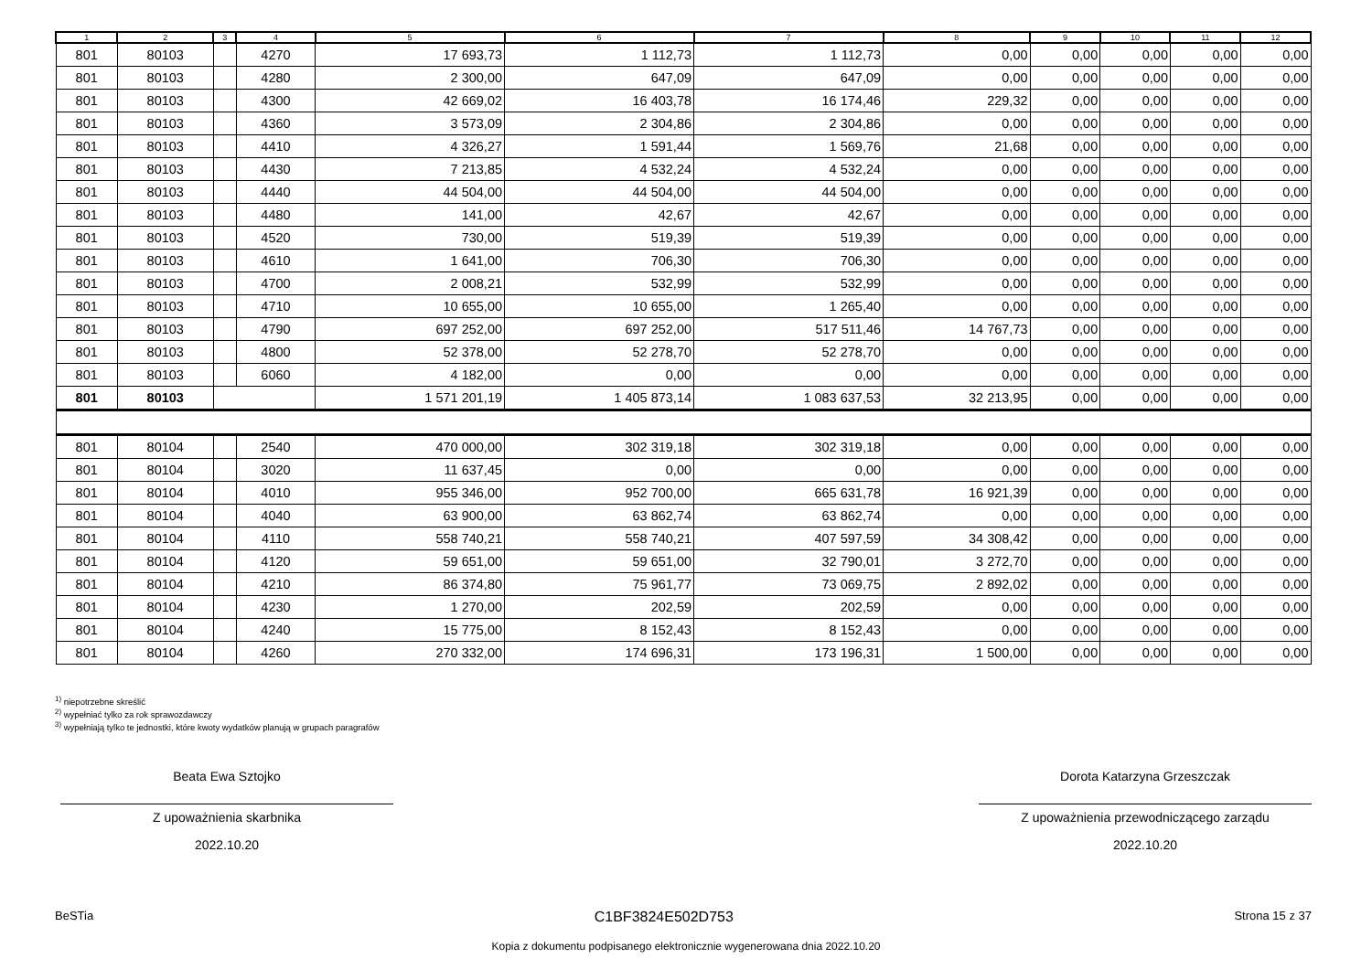| 1 | 2 | 3 | 4 | 5 | 6 | 7 | 8 | 9 | 10 | 11 | 12 |
| --- | --- | --- | --- | --- | --- | --- | --- | --- | --- | --- | --- |
| 801 | 80103 | | 4270 | 17 693,73 | 1 112,73 | 1 112,73 | 0,00 | 0,00 | 0,00 | 0,00 | 0,00 |
| 801 | 80103 | | 4280 | 2 300,00 | 647,09 | 647,09 | 0,00 | 0,00 | 0,00 | 0,00 | 0,00 |
| 801 | 80103 | | 4300 | 42 669,02 | 16 403,78 | 16 174,46 | 229,32 | 0,00 | 0,00 | 0,00 | 0,00 |
| 801 | 80103 | | 4360 | 3 573,09 | 2 304,86 | 2 304,86 | 0,00 | 0,00 | 0,00 | 0,00 | 0,00 |
| 801 | 80103 | | 4410 | 4 326,27 | 1 591,44 | 1 569,76 | 21,68 | 0,00 | 0,00 | 0,00 | 0,00 |
| 801 | 80103 | | 4430 | 7 213,85 | 4 532,24 | 4 532,24 | 0,00 | 0,00 | 0,00 | 0,00 | 0,00 |
| 801 | 80103 | | 4440 | 44 504,00 | 44 504,00 | 44 504,00 | 0,00 | 0,00 | 0,00 | 0,00 | 0,00 |
| 801 | 80103 | | 4480 | 141,00 | 42,67 | 42,67 | 0,00 | 0,00 | 0,00 | 0,00 | 0,00 |
| 801 | 80103 | | 4520 | 730,00 | 519,39 | 519,39 | 0,00 | 0,00 | 0,00 | 0,00 | 0,00 |
| 801 | 80103 | | 4610 | 1 641,00 | 706,30 | 706,30 | 0,00 | 0,00 | 0,00 | 0,00 | 0,00 |
| 801 | 80103 | | 4700 | 2 008,21 | 532,99 | 532,99 | 0,00 | 0,00 | 0,00 | 0,00 | 0,00 |
| 801 | 80103 | | 4710 | 10 655,00 | 10 655,00 | 1 265,40 | 0,00 | 0,00 | 0,00 | 0,00 | 0,00 |
| 801 | 80103 | | 4790 | 697 252,00 | 697 252,00 | 517 511,46 | 14 767,73 | 0,00 | 0,00 | 0,00 | 0,00 |
| 801 | 80103 | | 4800 | 52 378,00 | 52 278,70 | 52 278,70 | 0,00 | 0,00 | 0,00 | 0,00 | 0,00 |
| 801 | 80103 | | 6060 | 4 182,00 | 0,00 | 0,00 | 0,00 | 0,00 | 0,00 | 0,00 | 0,00 |
| 801 | 80103 | | | 1 571 201,19 | 1 405 873,14 | 1 083 637,53 | 32 213,95 | 0,00 | 0,00 | 0,00 | 0,00 |
| 801 | 80104 | | 2540 | 470 000,00 | 302 319,18 | 302 319,18 | 0,00 | 0,00 | 0,00 | 0,00 | 0,00 |
| 801 | 80104 | | 3020 | 11 637,45 | 0,00 | 0,00 | 0,00 | 0,00 | 0,00 | 0,00 | 0,00 |
| 801 | 80104 | | 4010 | 955 346,00 | 952 700,00 | 665 631,78 | 16 921,39 | 0,00 | 0,00 | 0,00 | 0,00 |
| 801 | 80104 | | 4040 | 63 900,00 | 63 862,74 | 63 862,74 | 0,00 | 0,00 | 0,00 | 0,00 | 0,00 |
| 801 | 80104 | | 4110 | 558 740,21 | 558 740,21 | 407 597,59 | 34 308,42 | 0,00 | 0,00 | 0,00 | 0,00 |
| 801 | 80104 | | 4120 | 59 651,00 | 59 651,00 | 32 790,01 | 3 272,70 | 0,00 | 0,00 | 0,00 | 0,00 |
| 801 | 80104 | | 4210 | 86 374,80 | 75 961,77 | 73 069,75 | 2 892,02 | 0,00 | 0,00 | 0,00 | 0,00 |
| 801 | 80104 | | 4230 | 1 270,00 | 202,59 | 202,59 | 0,00 | 0,00 | 0,00 | 0,00 | 0,00 |
| 801 | 80104 | | 4240 | 15 775,00 | 8 152,43 | 8 152,43 | 0,00 | 0,00 | 0,00 | 0,00 | 0,00 |
| 801 | 80104 | | 4260 | 270 332,00 | 174 696,31 | 173 196,31 | 1 500,00 | 0,00 | 0,00 | 0,00 | 0,00 |
<sup>1)</sup> niepotrzebne skreślić
<sup>2)</sup> wypełniać tylko za rok sprawozdawczy
<sup>3)</sup> wypełniają tylko te jednostki, które kwoty wydatków planują w grupach paragrafów
Beata Ewa Sztojko
Z upoważnienia skarbnika
2022.10.20
Dorota Katarzyna Grzeszczak
Z upoważnienia przewodniczącego zarządu
2022.10.20
BeSTia C1BF3824E502D753 Strona 15 z 37
Kopia z dokumentu podpisanego elektronicznie wygenerowana dnia 2022.10.20